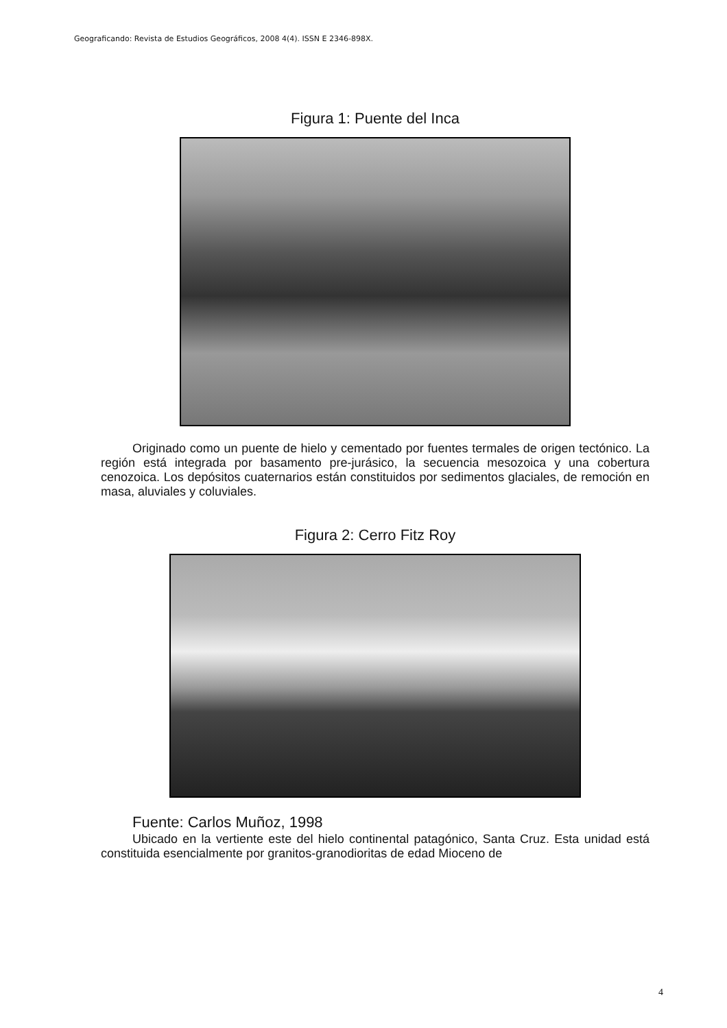Geograficando: Revista de Estudios Geográficos, 2008 4(4). ISSN E 2346-898X.
Figura 1: Puente del Inca
Originado como un puente de hielo y cementado por fuentes termales de origen tectónico. La región está integrada por basamento pre-jurásico, la secuencia mesozoica y una cobertura cenozoica. Los depósitos cuaternarios están constituidos por sedimentos glaciales, de remoción en masa, aluviales y coluviales.
Figura 2: Cerro Fitz Roy
Fuente: Carlos Muñoz, 1998
Ubicado en la vertiente este del hielo continental patagónico, Santa Cruz. Esta unidad está constituida esencialmente por granitos-granodioritas de edad Mioceno de
4